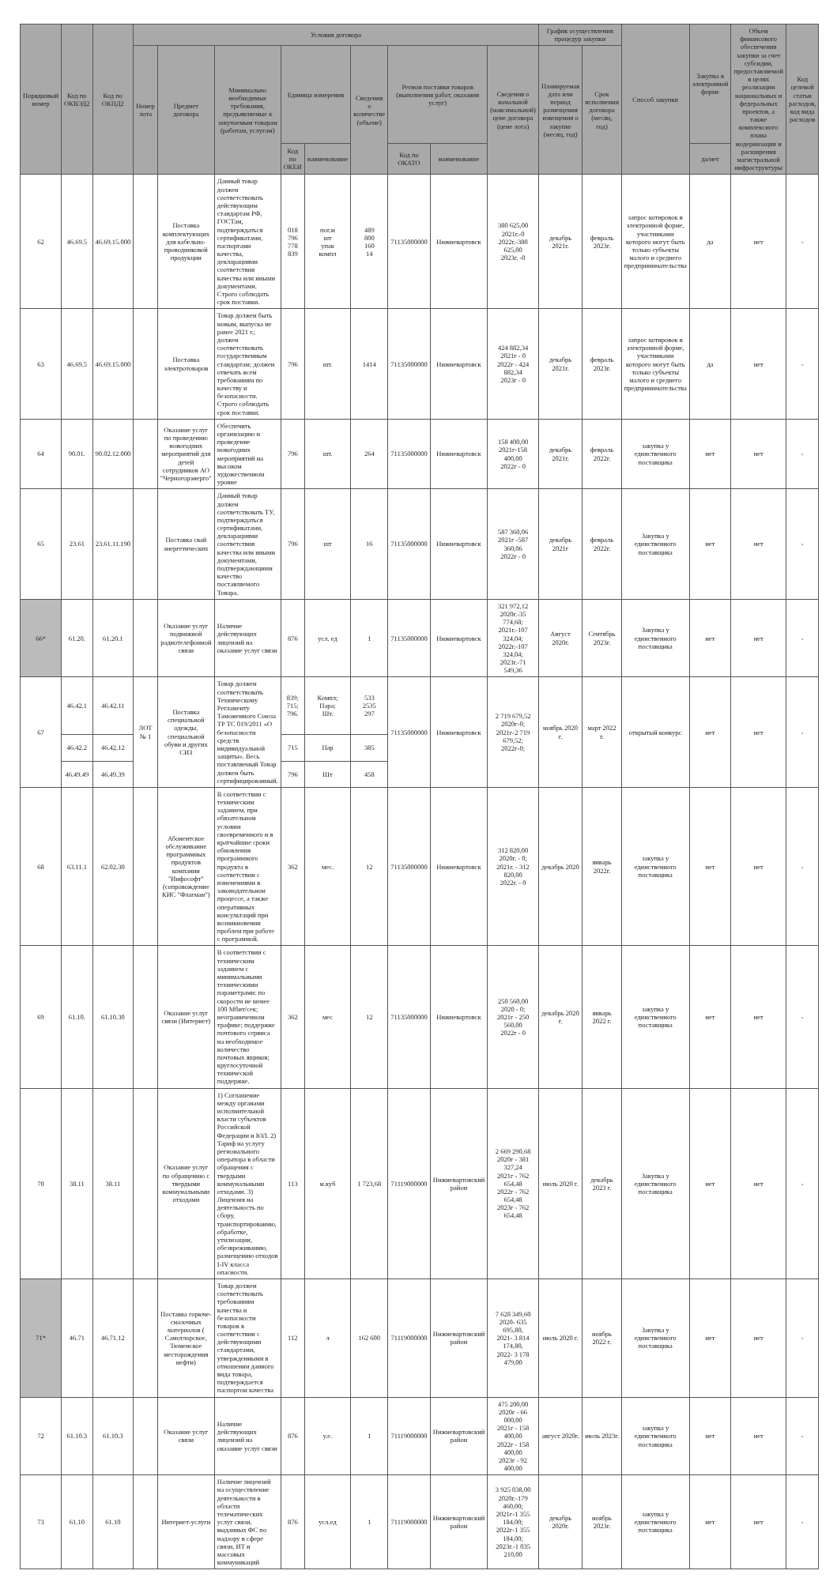| Порядковый номер | Код по ОКВЭД2 | Код по ОКПД2 | Условия договора | | | | | | | | | График осуществления процедур закупки | | Способ закупки | Закупка в электронной форме | Объем финансового обеспечения закупки за счет субсидии, предоставляемой в целях реализации национальных и федеральных проектов, а также комплексного плана модернизации и расширения магистральной инфраструктуры | Код целевой статьи расходов, код вида расходов |
| --- | --- | --- | --- | --- | --- | --- | --- | --- | --- | --- | --- | --- | --- | --- | --- | --- | --- |
| | | | Номер лота | Предмет договора | Минимально необходимые требования, предъявляемые к закупаемым товарам (работам, услугам) | Единица измерения | | Сведения о количестве (объеме) | Регион поставки товаров (выполнения работ, оказания услуг) | | Сведения о начальной (максимальной) цене договора (цене лота) | Планируемая дата или период размещения извещения о закупке (месяц, год) | Срок исполнения договора (месяц, год) | | | | |
| | | | | | | Код по ОКЕИ | наименование | | Код по ОКАТО | наименование | | | | | да/нет | | |
| 62 | 46.69.5 | 46.69.15.000 | | Поставка комплектующих для кабельно-проводниковой продукции | Данный товар должен соответствовать действующим стандартам РФ, ГОСТам, подтверждаться сертификатами, паспортами качества, декларациями соответствия качества или иными документами. Строго соблюдать срок поставки. | 018 796 778 839 | пог.м шт упак компл | 489 800 160 14 | 71135000000 | Нижневартовск | 380 625,00 2021г.-0 2022г.-380 625,00 2023г. -0 | декабрь 2021г. | февраль 2023г. | запрос котировок в электронной форме, участниками которого могут быть только субъекты малого и среднего предпринимательства | да | нет | - |
| 63 | 46.69.5 | 46.69.15.000 | | Поставка электротоваров | Товар должен быть новым, выпуска не ранее 2021 г.; должен соответствовать государственным стандартам; должен отвечать всем требованиям по качеству и безопасности. Строго соблюдать срок поставки. | 796 | шт. | 1414 | 71135000000 | Нижневартовск | 424 882,34 2021г - 0 2022г - 424 882,34 2023г - 0 | декабрь 2021г. | февраль 2023г. | запрос котировок в электронной форме, участниками которого могут быть только субъекты малого и среднего предпринимательства | да | нет | - |
| 64 | 90.01. | 90.02.12.000 | | Оказание услуг по проведению новогодних мероприятий для детей сотрудников АО "Черногорэнерго" | Обеспечить организацию и проведение новогодних мероприятий на высоком художественном уровне | 796 | шт. | 264 | 71135000000 | Нижневартовск | 158 400,00 2021г-158 400,00 2022г - 0 | декабрь 2021г. | февраль 2022г. | закупка у единственного поставщика | нет | нет | - |
| 65 | 23.61 | 23.61.11.190 | | Поставка свай энергетических | Данный товар должен соответствовать ТУ, подтверждаться сертификатами, декларациями соответствия качества или иными документами, подтверждающими качество поставляемого Товара. | 796 | шт | 16 | 71135000000 | Нижневартовск | 587 360,06 2021г -587 360,06 2022г - 0 | декабрь 2021г | февраль 2022г. | Закупка у единственного поставщика | нет | нет | - |
| 66* | 61.20. | 61.20.1 | | Оказание услуг подвижной радиотелефонной связи | Наличие действующих лицензий на оказание услуг связи | 876 | усл. ед | 1 | 71135000000 | Нижневартовск | 321 972,12 2020г.-35 774,68; 2021г.-107 324,04; 2022г.-107 324,04; 2023г.-71 549,36 | Август 2020г. | Сентябрь 2023г. | Закупка у единственного поставщика | нет | нет | - |
| 67 | 46.42.1 | 46.42.11 | ЛОТ № 1 | Поставка специальной одежды, специальной обуви и других СИЗ | Товар должен соответствовать Техническому Регламенту Таможенного Союза ТР ТС 019/2011 «О безопасности средств индивидуальной защиты». Весь поставляемый Товар должен быть сертифицированный. | 839; 715; 796. | Компл; Пара; Шт. | 533 2535 297 | 71135000000 | Нижневартовск | 2 719 679,52 2020г-0; 2021г-2 719 679,52; 2022г-0; | ноябрь 2020 г. | март 2022 г. | открытый конкурс | нет | нет | - |
| | 46.42.2 | 46.42.12 | | | | 715 | Пар | 385 | | | | | | | | | |
| | 46.49.49 | 46.49.39 | | | | 796 | Шт | 458 | | | | | | | | | |
| 68 | 63.11.1 | 62.02.30 | | Абонентское обслуживание программных продуктов компании "Инфософт" (сопровождение КИС "Флагман") | В соответствии с техническим заданием, при обязательном условии своевременного и в кратчайшие сроки обновления программного продукта в соответствии с изменениями в законодательном процессе, а также оперативных консультаций при возникновении проблем при работе с программой. | 362 | мес. | 12 | 71135000000 | Нижневартовск | 312 820,00 2020г. - 0; 2021г. - 312 820,00 2022г. - 0 | декабрь 2020 | январь 2022г. | закупка у единственного поставщика | нет | нет | - |
| 69 | 61.10. | 61.10.30 | | Оказание услуг связи (Интернет) | В соответствии с техническим заданием с минимальными техническими параметрами: по скорости не менее 100 Мбит/сек; неограниченном трафике; поддержке почтового сервиса на необходимое количество почтовых ящиков; круглосуточной технической поддержке. | 362 | мес | 12 | 71135000000 | Нижневартовск | 250 560,00 2020 - 0; 2021г - 250 560,00 2022г - 0 | декабрь 2020 г. | январь 2022 г. | закупка у единственного поставщика | нет | нет | - |
| 70 | 38.11 | 38.11 | | Оказание услуг по обращению с твердыми коммунальными отходами | 1) Соглашение между органами исполнительной власти субъектов Российской Федерации и ЮЛ. 2) Тариф на услугу регионального оператора в области обращения с твердыми коммунальными отходами. 3) Лицензия на деятельность по сбору, транспортированию, обработке, утилизации, обезвреживанию, размещению отходов I-IV класса опасности. | 113 | м.куб | 1 723,68 | 71119000000 | Нижневартовский район | 2 669 290,68 2020г - 381 327,24 2021г - 762 654,48 2022г - 762 654,48 2023г - 762 654,48 | июль 2020 г. | декабрь 2023 г. | Закупка у единственного поставщика | нет | нет | - |
| 71* | 46.71 | 46.71.12 | | Поставка горюче-смазочных материалов ( Самотлорское, Тюменское месторождения нефти) | Товар должен соответствовать требованиям качества и безопасности товаров в соответствии с действующими стандартами, утвержденными в отношении данного вида товара, подтверждается паспортом качества | 112 | л | 162 600 | 71119000000 | Нижневартовский район | 7 628 349,60 2020- 635 695,80, 2021- 3 814 174,80, 2022- 3 178 479,00 | июль 2020 г. | ноябрь 2022 г. | Закупка у единственного поставщика | нет | нет | - |
| 72 | 61.10.3 | 61.10.3 | | Оказание услуг связи | Наличие действующих лицензий на оказание услуг связи | 876 | у.е. | 1 | 71119000000 | Нижневартовский район | 475 200,00 2020г - 66 000,00 2021г - 158 400,00 2022г - 158 400,00 2023г - 92 400,00 | август 2020г. | июль 2023г. | закупка у единственного поставщика | нет | нет | - |
| 73 | 61.10 | 61.10 | | Интернет-услуги | Наличие лицензий на осуществление деятельности в области телематических услуг связи, выданных ФС по надзору в сфере связи, ИТ и массовых коммуникаций | 876 | усл.ед | 1 | 71119000000 | Нижневартовский район | 3 925 038,00 2020г.-179 460,00; 2021г-1 355 184,00; 2022г-1 355 184,00; 2023г.-1 035 210,00 | декабрь 2020г. | ноябрь 2023г. | закупка у единственного поставщика | нет | нет | - |